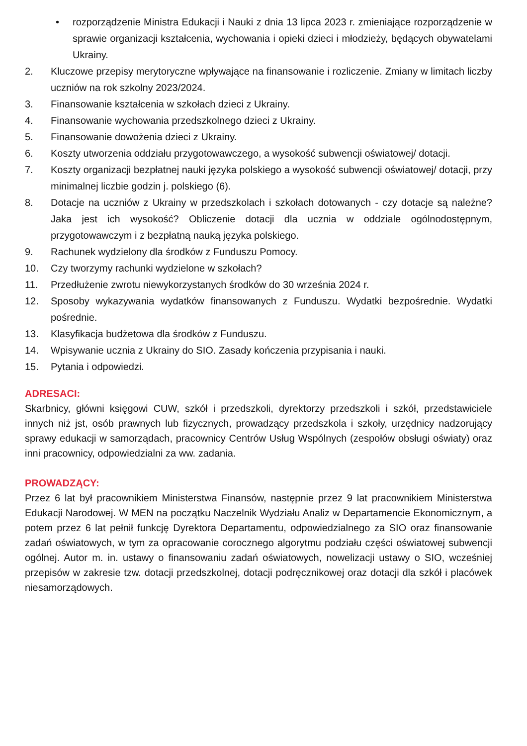• rozporządzenie Ministra Edukacji i Nauki z dnia 13 lipca 2023 r. zmieniające rozporządzenie w sprawie organizacji kształcenia, wychowania i opieki dzieci i młodzieży, będących obywatelami Ukrainy.
2. Kluczowe przepisy merytoryczne wpływające na finansowanie i rozliczenie. Zmiany w limitach liczby uczniów na rok szkolny 2023/2024.
3. Finansowanie kształcenia w szkołach dzieci z Ukrainy.
4. Finansowanie wychowania przedszkolnego dzieci z Ukrainy.
5. Finansowanie dowożenia dzieci z Ukrainy.
6. Koszty utworzenia oddziału przygotowawczego, a wysokość subwencji oświatowej/ dotacji.
7. Koszty organizacji bezpłatnej nauki języka polskiego a wysokość subwencji oświatowej/ dotacji, przy minimalnej liczbie godzin j. polskiego (6).
8. Dotacje na uczniów z Ukrainy w przedszkolach i szkołach dotowanych - czy dotacje są należne? Jaka jest ich wysokość? Obliczenie dotacji dla ucznia w oddziale ogólnodostępnym, przygotowawczym i z bezpłatną nauką języka polskiego.
9. Rachunek wydzielony dla środków z Funduszu Pomocy.
10. Czy tworzymy rachunki wydzielone w szkołach?
11. Przedłużenie zwrotu niewykorzystanych środków do 30 września 2024 r.
12. Sposoby wykazywania wydatków finansowanych z Funduszu. Wydatki bezpośrednie. Wydatki pośrednie.
13. Klasyfikacja budżetowa dla środków z Funduszu.
14. Wpisywanie ucznia z Ukrainy do SIO. Zasady kończenia przypisania i nauki.
15. Pytania i odpowiedzi.
ADRESACI:
Skarbnicy, główni księgowi CUW, szkół i przedszkoli, dyrektorzy przedszkoli i szkół, przedstawiciele innych niż jst, osób prawnych lub fizycznych, prowadzący przedszkola i szkoły, urzędnicy nadzorujący sprawy edukacji w samorządach, pracownicy Centrów Usług Wspólnych (zespołów obsługi oświaty) oraz inni pracownicy, odpowiedzialni za ww. zadania.
PROWADZĄCY:
Przez 6 lat był pracownikiem Ministerstwa Finansów, następnie przez 9 lat pracownikiem Ministerstwa Edukacji Narodowej. W MEN na początku Naczelnik Wydziału Analiz w Departamencie Ekonomicznym, a potem przez 6 lat pełnił funkcję Dyrektora Departamentu, odpowiedzialnego za SIO oraz finansowanie zadań oświatowych, w tym za opracowanie corocznego algorytmu podziału części oświatowej subwencji ogólnej. Autor m. in. ustawy o finansowaniu zadań oświatowych, nowelizacji ustawy o SIO, wcześniej przepisów w zakresie tzw. dotacji przedszkolnej, dotacji podręcznikowej oraz dotacji dla szkół i placówek niesamorządowych.